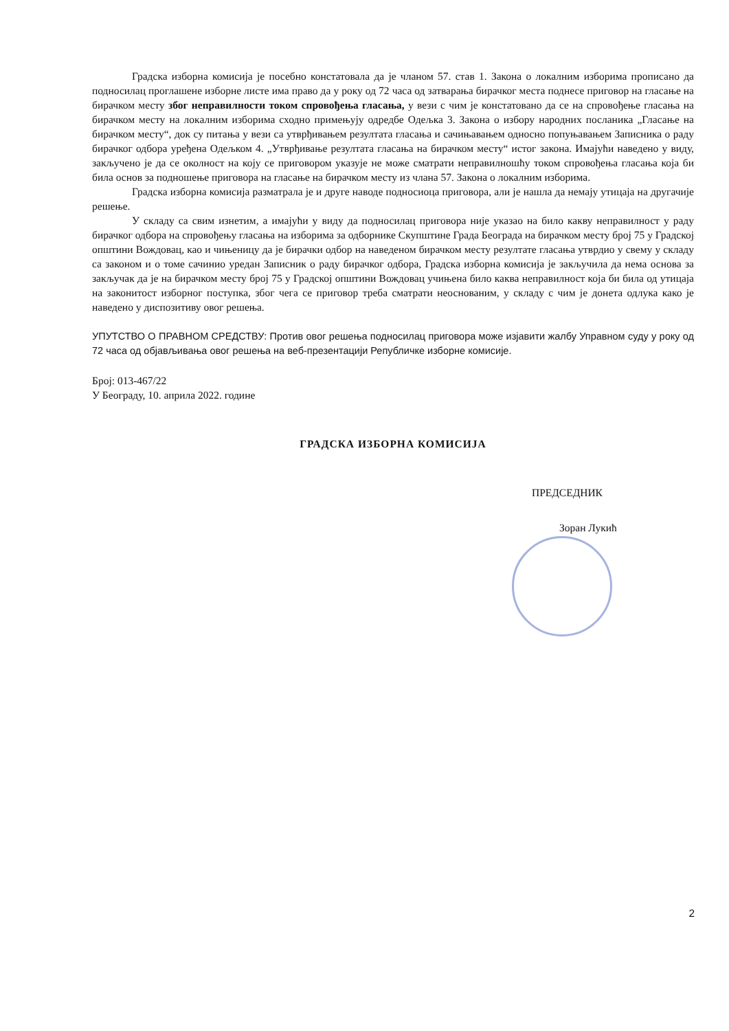Градска изборна комисија је посебно констатовала да је чланом 57. став 1. Закона о локалним изборима прописано да подносилац проглашене изборне листе има право да у року од 72 часа од затварања бирачког места поднесе приговор на гласање на бирачком месту због неправилности током спровођења гласања, у вези с чим је констатовано да се на спровођење гласања на бирачком месту на локалним изборима сходно примењују одредбе Одељка 3. Закона о избору народних посланика „Гласање на бирачком месту“, док су питања у вези са утврђивањем резултата гласања и сачињавањем односно попуњавањем Записника о раду бирачког одбора уређена Одељком 4. „Утврђивање резултата гласања на бирачком месту“ истог закона. Имајући наведено у виду, закључено је да се околност на коју се приговором указује не може сматрати неправилношћу током спровођења гласања која би била основ за подношење приговора на гласање на бирачком месту из члана 57. Закона о локалним изборима.
Градска изборна комисија разматрала је и друге наводе подносиоца приговора, али је нашла да немају утицаја на другачије решење.
У складу са свим изнетим, а имајући у виду да подносилац приговора није указао на било какву неправилност у раду бирачког одбора на спровођењу гласања на изборима за одборнике Скупштине Града Београда на бирачком месту број 75 у Градској општини Вождовац, као и чињеницу да је бирачки одбор на наведеном бирачком месту резултате гласања утврдио у свему у складу са законом и о томе сачинио уредан Записник о раду бирачког одбора, Градска изборна комисија је закључила да нема основа за закључак да је на бирачком месту број 75 у Градској општини Вождовац учињена било каква неправилност која би била од утицаја на законитост изборног поступка, због чега се приговор треба сматрати неоснованим, у складу с чим је донета одлука како је наведено у диспозитиву овог решења.
УПУТСТВО О ПРАВНОМ СРЕДСТВУ: Против овог решења подносилац приговора може изјавити жалбу Управном суду у року од 72 часа од објављивања овог решења на веб-презентацији Републичке изборне комисије.
Број: 013-467/22
У Београду, 10. априла 2022. године
ГРАДСКА ИЗБОРНА КОМИСИЈА
ПРЕДСЕДНИК
Зоран Лукић
2